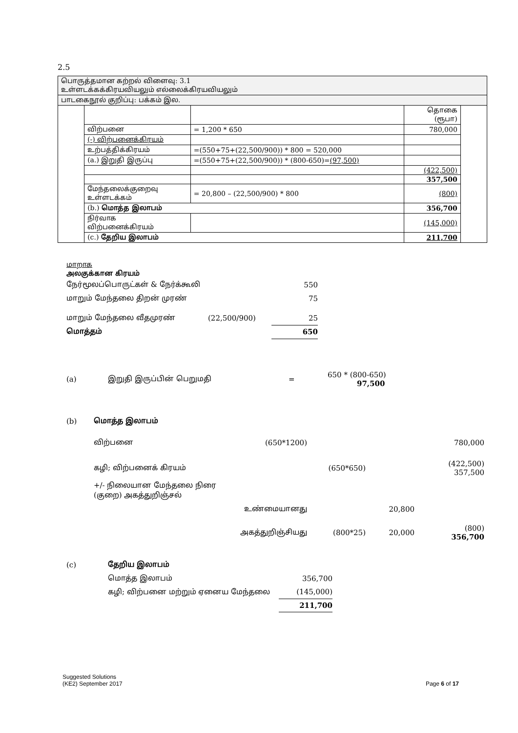2.5
| பொருத்தமான கற்றல் விளைவு: 3.1 உள்ளடக்கக்கிரயவியலும் எல்லைக்கிரயவியலும் | | | | |
| பாடகைநூல் குறிப்பு: பக்கம் இல. | | | | |
| | | | தொகை (ரூபா) | |
| | விற்பனை | = 1,200 * 650 | 780,000 | |
| | (-) விற்பனைக்கிரயம் | | | |
| | உற்பத்திக்கிரயம் | =(550+75+(22,500/900)) * 800 = 520,000 | | |
| | (a.) இறுதி இருப்பு | =(550+75+(22,500/900)) * (800-650)= (97,500) | | |
| | | | (422,500) | |
| | | | 357,500 | |
| | மேந்தலைக்குறைவு உள்ளடக்கம் | = 20,800 – (22,500/900) * 800 | (800) | |
| | (b.) மொத்த இலாபம் | | 356,700 | |
| | நிர்வாக விற்பனைக்கிரயம் | | (145,000) | |
| | (c.) தேறிய இலாபம் | | 211,700 | |
மாறாக
அலகுக்கான கிரயம்
| நேர்மூலப்பொருட்கள் & நேர்க்கூலி | | 550 |
| மாறும் மேந்தலை திறன் முரண் | | 75 |
| மாறும் மேந்தலை வீதமுரண் | (22,500/900) | 25 |
| மொத்தம் | | 650 |
| (a) | இறுதி இருப்பின் பெறுமதி | = | 650 * (800-650) 97,500 |
| (b) | மொத்த இலாபம் | | | | |
| | விற்பனை | (650*1200) | | | 780,000 |
| | கழி; விற்பனைக் கிரயம் | | (650*650) | | (422,500) 357,500 |
| | +/- நிலையான மேந்தலை நிரை (குறை) அகத்துறிஞ்சல் | | | | |
| | | உண்மையானது | | 20,800 | |
| | | அகத்துறிஞ்சியது | (800*25) | 20,000 | (800) 356,700 |
| (c) | தேறிய இலாபம் | |
| | மொத்த இலாபம் | 356,700 |
| | கழி; விற்பனை மற்றும் ஏனைய மேந்தலை | (145,000) |
| | | 211,700 |
Suggested Solutions
(KE2) September 2017 Page 6 of 17